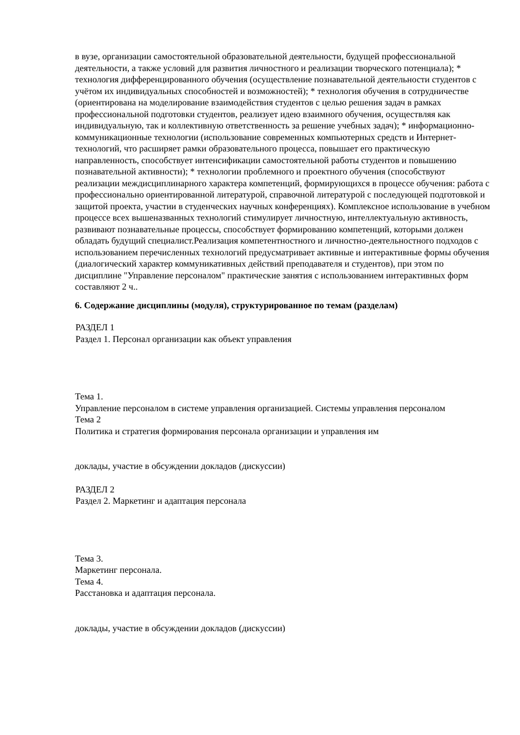в вузе, организации самостоятельной образовательной деятельности, будущей профессиональной деятельности, а также условий для развития личностного и реализации творческого потенциала); * технология дифференцированного обучения (осуществление познавательной деятельности студентов с учётом их индивидуальных способностей и возможностей); * технология обучения в сотрудничестве (ориентирована на моделирование взаимодействия студентов с целью решения задач в рамках профессиональной подготовки студентов, реализует идею взаимного обучения, осуществляя как индивидуальную, так и коллективную ответственность за решение учебных задач); * информационно-коммуникационные технологии (использование современных компьютерных средств и Интернет-технологий, что расширяет рамки образовательного процесса, повышает его практическую направленность, способствует интенсификации самостоятельной работы студентов и повышению познавательной активности); * технологии проблемного и проектного обучения (способствуют реализации междисциплинарного характера компетенций, формирующихся в процессе обучения: работа с профессионально ориентированной литературой, справочной литературой с последующей подготовкой и защитой проекта, участии в студенческих научных конференциях). Комплексное использование в учебном процессе всех вышеназванных технологий стимулирует личностную, интеллектуальную активность, развивают познавательные процессы, способствует формированию компетенций, которыми должен обладать будущий специалист.Реализация компетентностного и личностно-деятельностного подходов с использованием перечисленных технологий предусматривает активные и интерактивные формы обучения (диалогический характер коммуникативных действий преподавателя и студентов), при этом по дисциплине "Управление персоналом" практические занятия с использованием интерактивных форм составляют 2 ч..
6. Содержание дисциплины (модуля), структурированное по темам (разделам)
РАЗДЕЛ 1
Раздел 1. Персонал организации как объект управления
Тема 1.
Управление персоналом в системе управления организацией. Системы управления персоналом
Тема 2
Политика и стратегия формирования персонала организации и управления им
доклады, участие в обсуждении докладов (дискуссии)
РАЗДЕЛ 2
Раздел 2. Маркетинг и адаптация персонала
Тема 3.
Маркетинг персонала.
Тема 4.
Расстановка и адаптация персонала.
доклады, участие в обсуждении докладов (дискуссии)